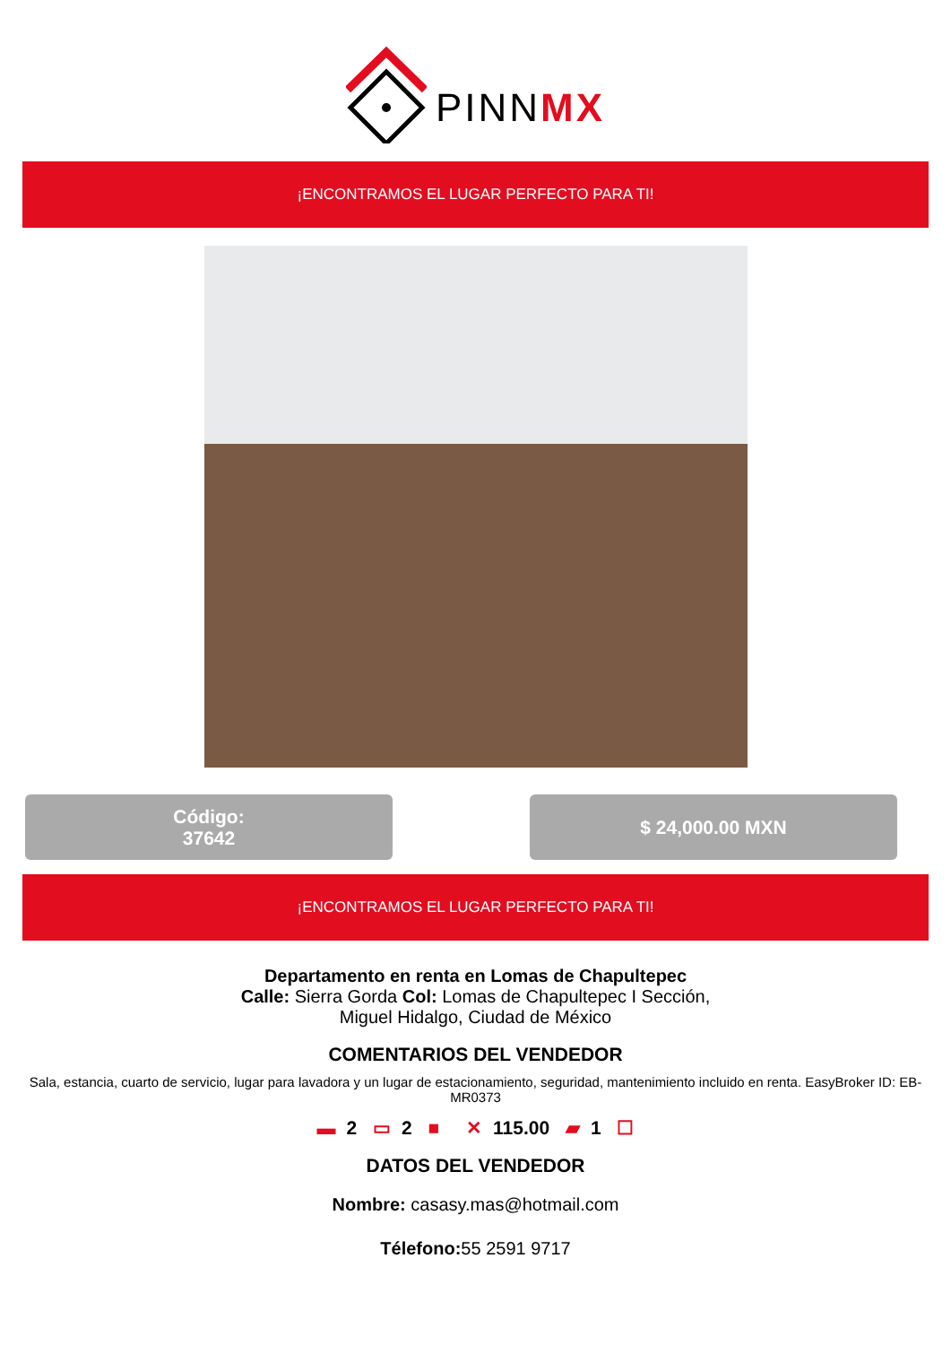PINNMX
¡ENCONTRAMOS EL LUGAR PERFECTO PARA TI!
Código:
37642
$ 24,000.00 MXN
¡ENCONTRAMOS EL LUGAR PERFECTO PARA TI!
Departamento en renta en Lomas de Chapultepec
Calle: Sierra Gorda Col: Lomas de Chapultepec I Sección,
Miguel Hidalgo, Ciudad de México
COMENTARIOS DEL VENDEDOR
Sala, estancia, cuarto de servicio, lugar para lavadora y un lugar de estacionamiento, seguridad, mantenimiento incluido en renta. EasyBroker ID: EB-MR0373
▬ 2 ▭ 2 ■ ✕ 115.00 ▰ 1 ☐
DATOS DEL VENDEDOR
Nombre: casasy.mas@hotmail.com
Télefono: 55 2591 9717